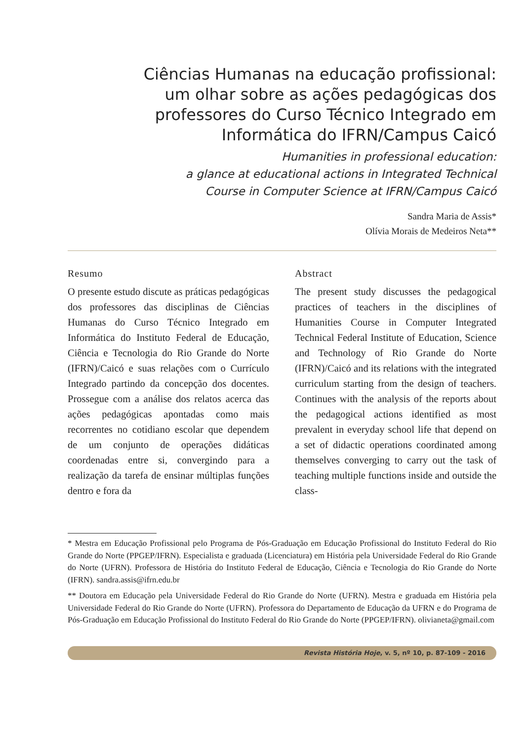Ciências Humanas na educação profissional:
um olhar sobre as ações pedagógicas dos
professores do Curso Técnico Integrado em
Informática do IFRN/Campus Caicó
Humanities in professional education:
a glance at educational actions in Integrated Technical
Course in Computer Science at IFRN/Campus Caicó
Sandra Maria de Assis*
Olívia Morais de Medeiros Neta**
Resumo
O presente estudo discute as práticas pedagógicas dos professores das disciplinas de Ciências Humanas do Curso Técnico Integrado em Informática do Instituto Federal de Educação, Ciência e Tecnologia do Rio Grande do Norte (IFRN)/Caicó e suas relações com o Currículo Integrado partindo da concepção dos docentes. Prossegue com a análise dos relatos acerca das ações pedagógicas apontadas como mais recorrentes no cotidiano escolar que dependem de um conjunto de operações didáticas coordenadas entre si, convergindo para a realização da tarefa de ensinar múltiplas funções dentro e fora da
Abstract
The present study discusses the pedagogical practices of teachers in the disciplines of Humanities Course in Computer Integrated Technical Federal Institute of Education, Science and Technology of Rio Grande do Norte (IFRN)/Caicó and its relations with the integrated curriculum starting from the design of teachers. Continues with the analysis of the reports about the pedagogical actions identified as most prevalent in everyday school life that depend on a set of didactic operations coordinated among themselves converging to carry out the task of teaching multiple functions inside and outside the class-
* Mestra em Educação Profissional pelo Programa de Pós-Graduação em Educação Profissional do Instituto Federal do Rio Grande do Norte (PPGEP/IFRN). Especialista e graduada (Licenciatura) em História pela Universidade Federal do Rio Grande do Norte (UFRN). Professora de História do Instituto Federal de Educação, Ciência e Tecnologia do Rio Grande do Norte (IFRN). sandra.assis@ifrn.edu.br
** Doutora em Educação pela Universidade Federal do Rio Grande do Norte (UFRN). Mestra e graduada em História pela Universidade Federal do Rio Grande do Norte (UFRN). Professora do Departamento de Educação da UFRN e do Programa de Pós-Graduação em Educação Profissional do Instituto Federal do Rio Grande do Norte (PPGEP/IFRN). olivianeta@gmail.com
Revista História Hoje, v. 5, nº 10, p. 87-109 - 2016